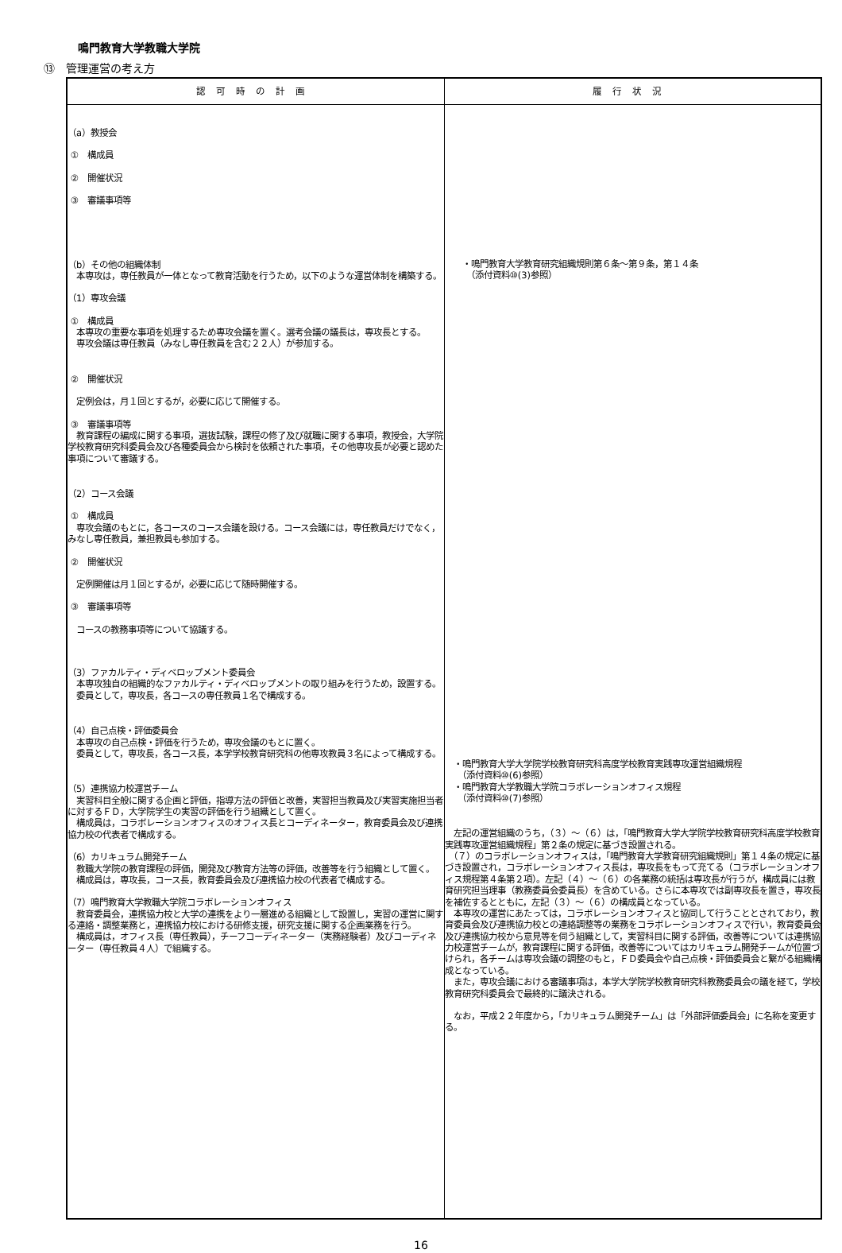鳴門教育大学教職大学院
⑬　管理運営の考え方
| 認可時の計画 | 履行状況 |
| --- | --- |
| （a）教授会 ① 構成員 ② 開催状況 ③ 審議事項等 （b）その他の組織体制 本専攻は，専任教員が一体となって教育活動を行うため，以下のような運営体制を構築する。 （1）専攻会議 ① 構成員 本専攻の重要な事項を処理するため専攻会議を置く。選考会議の議長は，専攻長とする。 専攻会議は専任教員（みなし専任教員を含む２２人）が参加する。 ② 開催状況 定例会は，月１回とするが，必要に応じて開催する。 ③ 審議事項等 教育課程の編成に関する事項，選抜試験，課程の修了及び就職に関する事項，教授会，大学院学校教育研究科委員会及び各種委員会から検討を依頼された事項，その他専攻長が必要と認めた事項について審議する。 （2）コース会議 ① 構成員 専攻会議のもとに，各コースのコース会議を設ける。コース会議には，専任教員だけでなく，みなし専任教員，兼担教員も参加する。 ② 開催状況 定例開催は月１回とするが，必要に応じて随時開催する。 ③ 審議事項等 コースの教務事項等について協議する。 （3）ファカルティ・ディベロップメント委員会 本専攻独自の組織的なファカルティ・ディベロップメントの取り組みを行うため，設置する。 委員として，専攻長，各コースの専任教員１名で構成する。 （4）自己点検・評価委員会 本専攻の自己点検・評価を行うため，専攻会議のもとに置く。 委員として，専攻長，各コース長，本学学校教育研究科の他専攻教員３名によって構成する。 （5）連携協力校運営チーム 実習科目全般に関する企画と評価，指導方法の評価と改善，実習担当教員及び実習実施担当者に対するＦＤ，大学院学生の実習の評価を行う組織として置く。 構成員は，コラボレーションオフィスのオフィス長とコーディネーター，教育委員会及び連携協力校の代表者で構成する。 （6）カリキュラム開発チーム 教職大学院の教育課程の評価，開発及び教育方法等の評価，改善等を行う組織として置く。 構成員は，専攻長，コース長，教育委員会及び連携協力校の代表者で構成する。 （7）鳴門教育大学教職大学院コラボレーションオフィス 教育委員会，連携協力校と大学の連携をより一層進める組織として設置し，実習の運営に関する連絡・調整業務と，連携協力校における研修支援，研究支援に関する企画業務を行う。 構成員は，オフィス長（専任教員），チーフコーディネーター（実務経験者）及びコーディネーター（専任教員４人）で組織する。 | ・鳴門教育大学教育研究組織規則第６条～第９条，第１４条 （添付資料⑩(3)参照） ・鳴門教育大学大学院学校教育研究科高度学校教育実践専攻運営組織規程 （添付資料⑩(6)参照） ・鳴門教育大学教職大学院コラボレーションオフィス規程 （添付資料⑩(7)参照） 左記の運営組織のうち，（３）～（６）は，「鳴門教育大学大学院学校教育研究科高度学校教育実践専攻運営組織規程」第２条の規定に基づき設置される。 （７）のコラボレーションオフィスは，「鳴門教育大学教育研究組織規則」第１４条の規定に基づき設置され，コラボレーションオフィス長は，専攻長をもって充てる（コラボレーションオフィス規程第４条第２項）。左記（４）～（６）の各業務の統括は専攻長が行うが，構成員には教育研究担当理事（教務委員会委員長）を含めている。さらに本専攻では副専攻長を置き，専攻長を補佐するとともに，左記（３）～（６）の構成員となっている。 本専攻の運営にあたっては，コラボレーションオフィスと協同して行うこととされており，教育委員会及び連携協力校との連絡調整等の業務をコラボレーションオフィスで行い，教育委員会及び連携協力校から意見等を伺う組織として，実習科目に関する評価，改善等については連携協力校運営チームが，教育課程に関する評価，改善等についてはカリキュラム開発チームが位置づけられ，各チームは専攻会議の調整のもと，ＦＤ委員会や自己点検・評価委員会と繋がる組織構成となっている。 また，専攻会議における審議事項は，本学大学院学校教育研究科教務委員会の議を経て，学校教育研究科委員会で最終的に議決される。 なお，平成２２年度から，「カリキュラム開発チーム」は「外部評価委員会」に名称を変更する。 |
16